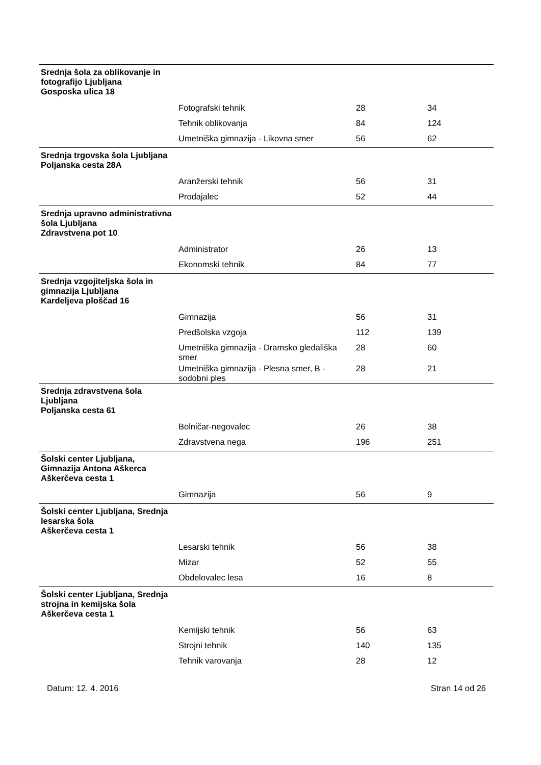| Srednja šola za oblikovanje in fotografijo Ljubljana Gosposka ulica 18 | | | |
| | Fotografski tehnik | 28 | 34 |
| | Tehnik oblikovanja | 84 | 124 |
| | Umetniška gimnazija - Likovna smer | 56 | 62 |
| Srednja trgovska šola Ljubljana Poljanska cesta 28A | | | |
| | Aranžerski tehnik | 56 | 31 |
| | Prodajalec | 52 | 44 |
| Srednja upravno administrativna šola Ljubljana Zdravstvena pot 10 | | | |
| | Administrator | 26 | 13 |
| | Ekonomski tehnik | 84 | 77 |
| Srednja vzgojiteljska šola in gimnazija Ljubljana Kardeljeva ploščad 16 | | | |
| | Gimnazija | 56 | 31 |
| | Predšolska vzgoja | 112 | 139 |
| | Umetniška gimnazija - Dramsko gledališka smer | 28 | 60 |
| | Umetniška gimnazija - Plesna smer, B - sodobni ples | 28 | 21 |
| Srednja zdravstvena šola Ljubljana Poljanska cesta 61 | | | |
| | Bolničar-negovalec | 26 | 38 |
| | Zdravstvena nega | 196 | 251 |
| Šolski center Ljubljana, Gimnazija Antona Aškerca Aškerčeva cesta 1 | | | |
| | Gimnazija | 56 | 9 |
| Šolski center Ljubljana, Srednja lesarska šola Aškerčeva cesta 1 | | | |
| | Lesarski tehnik | 56 | 38 |
| | Mizar | 52 | 55 |
| | Obdelovalec lesa | 16 | 8 |
| Šolski center Ljubljana, Srednja strojna in kemijska šola Aškerčeva cesta 1 | | | |
| | Kemijski tehnik | 56 | 63 |
| | Strojni tehnik | 140 | 135 |
| | Tehnik varovanja | 28 | 12 |
Datum: 12. 4. 2016 Stran 14 od 26